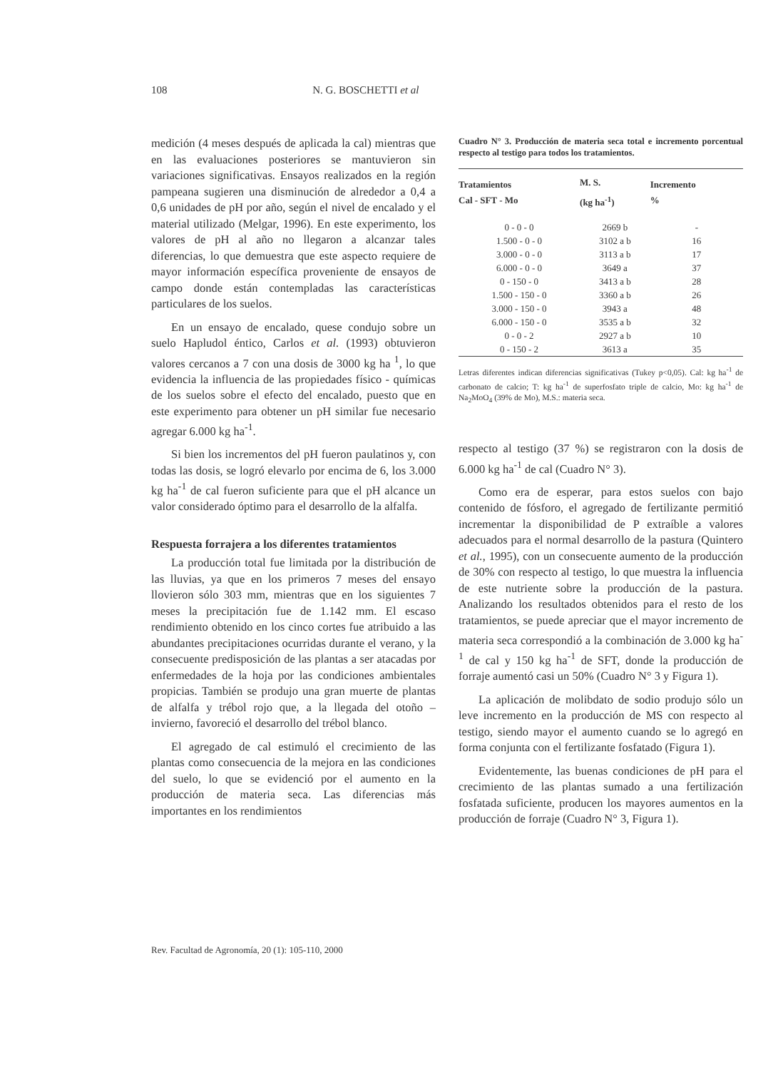108 N. G. BOSCHETTI et al
medición (4 meses después de aplicada la cal) mientras que en las evaluaciones posteriores se mantuvieron sin variaciones significativas. Ensayos realizados en la región pampeana sugieren una disminución de alrededor a 0,4 a 0,6 unidades de pH por año, según el nivel de encalado y el material utilizado (Melgar, 1996). En este experimento, los valores de pH al año no llegaron a alcanzar tales diferencias, lo que demuestra que este aspecto requiere de mayor información específica proveniente de ensayos de campo donde están contempladas las características particulares de los suelos.
En un ensayo de encalado, quese condujo sobre un suelo Hapludol éntico, Carlos et al. (1993) obtuvieron valores cercanos a 7 con una dosis de 3000 kg ha <sup>1</sup>, lo que evidencia la influencia de las propiedades físico - químicas de los suelos sobre el efecto del encalado, puesto que en este experimento para obtener un pH similar fue necesario agregar 6.000 kg ha<sup>-1</sup>.
Si bien los incrementos del pH fueron paulatinos y, con todas las dosis, se logró elevarlo por encima de 6, los 3.000 kg ha<sup>-1</sup> de cal fueron suficiente para que el pH alcance un valor considerado óptimo para el desarrollo de la alfalfa.
Respuesta forrajera a los diferentes tratamientos
La producción total fue limitada por la distribución de las lluvias, ya que en los primeros 7 meses del ensayo llovieron sólo 303 mm, mientras que en los siguientes 7 meses la precipitación fue de 1.142 mm. El escaso rendimiento obtenido en los cinco cortes fue atribuido a las abundantes precipitaciones ocurridas durante el verano, y la consecuente predisposición de las plantas a ser atacadas por enfermedades de la hoja por las condiciones ambientales propicias. También se produjo una gran muerte de plantas de alfalfa y trébol rojo que, a la llegada del otoño – invierno, favoreció el desarrollo del trébol blanco.
El agregado de cal estimuló el crecimiento de las plantas como consecuencia de la mejora en las condiciones del suelo, lo que se evidenció por el aumento en la producción de materia seca. Las diferencias más importantes en los rendimientos
Cuadro N° 3. Producción de materia seca total e incremento porcentual respecto al testigo para todos los tratamientos.
| Tratamientos Cal - SFT - Mo | M. S. (kg ha<sup>-1</sup>) | Incremento % |
| --- | --- | --- |
| 0 - 0 - 0 | 2669 b | - |
| 1.500 - 0 - 0 | 3102 a b | 16 |
| 3.000 - 0 - 0 | 3113 a b | 17 |
| 6.000 - 0 - 0 | 3649 a | 37 |
| 0 - 150 - 0 | 3413 a b | 28 |
| 1.500 - 150 - 0 | 3360 a b | 26 |
| 3.000 - 150 - 0 | 3943 a | 48 |
| 6.000 - 150 - 0 | 3535 a b | 32 |
| 0 - 0 - 2 | 2927 a b | 10 |
| 0 - 150 - 2 | 3613 a | 35 |
Letras diferentes indican diferencias significativas (Tukey p<0,05). Cal: kg ha<sup>-1</sup> de carbonato de calcio; T: kg ha<sup>-1</sup> de superfosfato triple de calcio, Mo: kg ha<sup>-1</sup> de Na<sub>2</sub>MoO<sub>4</sub> (39% de Mo), M.S.: materia seca.
respecto al testigo (37 %) se registraron con la dosis de 6.000 kg ha<sup>-1</sup> de cal (Cuadro N° 3).
Como era de esperar, para estos suelos con bajo contenido de fósforo, el agregado de fertilizante permitió incrementar la disponibilidad de P extraíble a valores adecuados para el normal desarrollo de la pastura (Quintero et al., 1995), con un consecuente aumento de la producción de 30% con respecto al testigo, lo que muestra la influencia de este nutriente sobre la producción de la pastura. Analizando los resultados obtenidos para el resto de los tratamientos, se puede apreciar que el mayor incremento de materia seca correspondió a la combinación de 3.000 kg ha<sup>-1</sup> de cal y 150 kg ha<sup>-1</sup> de SFT, donde la producción de forraje aumentó casi un 50% (Cuadro N° 3 y Figura 1).
La aplicación de molibdato de sodio produjo sólo un leve incremento en la producción de MS con respecto al testigo, siendo mayor el aumento cuando se lo agregó en forma conjunta con el fertilizante fosfatado (Figura 1).
Evidentemente, las buenas condiciones de pH para el crecimiento de las plantas sumado a una fertilización fosfatada suficiente, producen los mayores aumentos en la producción de forraje (Cuadro N° 3, Figura 1).
Rev. Facultad de Agronomía, 20 (1): 105-110, 2000